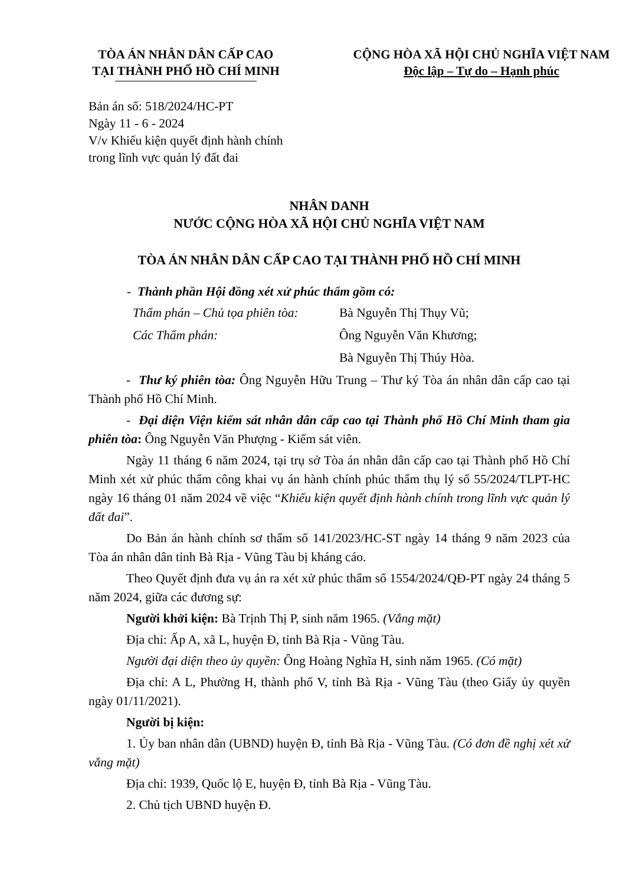TÒA ÁN NHÂN DÂN CẤP CAO
TẠI THÀNH PHỐ HỒ CHÍ MINH
CỘNG HÒA XÃ HỘI CHỦ NGHĨA VIỆT NAM
Độc lập – Tự do – Hạnh phúc
Bản án số: 518/2024/HC-PT
Ngày 11 - 6 - 2024
V/v Khiếu kiện quyết định hành chính
trong lĩnh vực quản lý đất đai
NHÂN DANH
NƯỚC CỘNG HÒA XÃ HỘI CHỦ NGHĨA VIỆT NAM
TÒA ÁN NHÂN DÂN CẤP CAO TẠI THÀNH PHỐ HỒ CHÍ MINH
- Thành phần Hội đồng xét xử phúc thẩm gồm có:
Thẩm phán – Chủ tọa phiên tòa: Bà Nguyễn Thị Thụy Vũ;
Các Thẩm phán: Ông Nguyễn Văn Khương;
Bà Nguyễn Thị Thúy Hòa.
- Thư ký phiên tòa: Ông Nguyễn Hữu Trung – Thư ký Tòa án nhân dân cấp cao tại Thành phố Hồ Chí Minh.
- Đại diện Viện kiểm sát nhân dân cấp cao tại Thành phố Hồ Chí Minh tham gia phiên tòa: Ông Nguyễn Văn Phượng - Kiểm sát viên.
Ngày 11 tháng 6 năm 2024, tại trụ sở Tòa án nhân dân cấp cao tại Thành phố Hồ Chí Minh xét xử phúc thẩm công khai vụ án hành chính phúc thẩm thụ lý số 55/2024/TLPT-HC ngày 16 tháng 01 năm 2024 về việc “Khiếu kiện quyết định hành chính trong lĩnh vực quản lý đất đai”.
Do Bản án hành chính sơ thẩm số 141/2023/HC-ST ngày 14 tháng 9 năm 2023 của Tòa án nhân dân tỉnh Bà Rịa - Vũng Tàu bị kháng cáo.
Theo Quyết định đưa vụ án ra xét xử phúc thẩm số 1554/2024/QĐ-PT ngày 24 tháng 5 năm 2024, giữa các đương sự:
Người khởi kiện: Bà Trịnh Thị P, sinh năm 1965. (Vắng mặt)
Địa chỉ: Ấp A, xã L, huyện Đ, tỉnh Bà Rịa - Vũng Tàu.
Người đại diện theo ủy quyền: Ông Hoàng Nghĩa H, sinh năm 1965. (Có mặt)
Địa chỉ: A L, Phường H, thành phố V, tỉnh Bà Rịa - Vũng Tàu (theo Giấy ủy quyền ngày 01/11/2021).
Người bị kiện:
1. Ủy ban nhân dân (UBND) huyện Đ, tỉnh Bà Rịa - Vũng Tàu. (Có đơn đề nghị xét xử vắng mặt)
Địa chỉ: 1939, Quốc lộ E, huyện Đ, tỉnh Bà Rịa - Vũng Tàu.
2. Chủ tịch UBND huyện Đ.